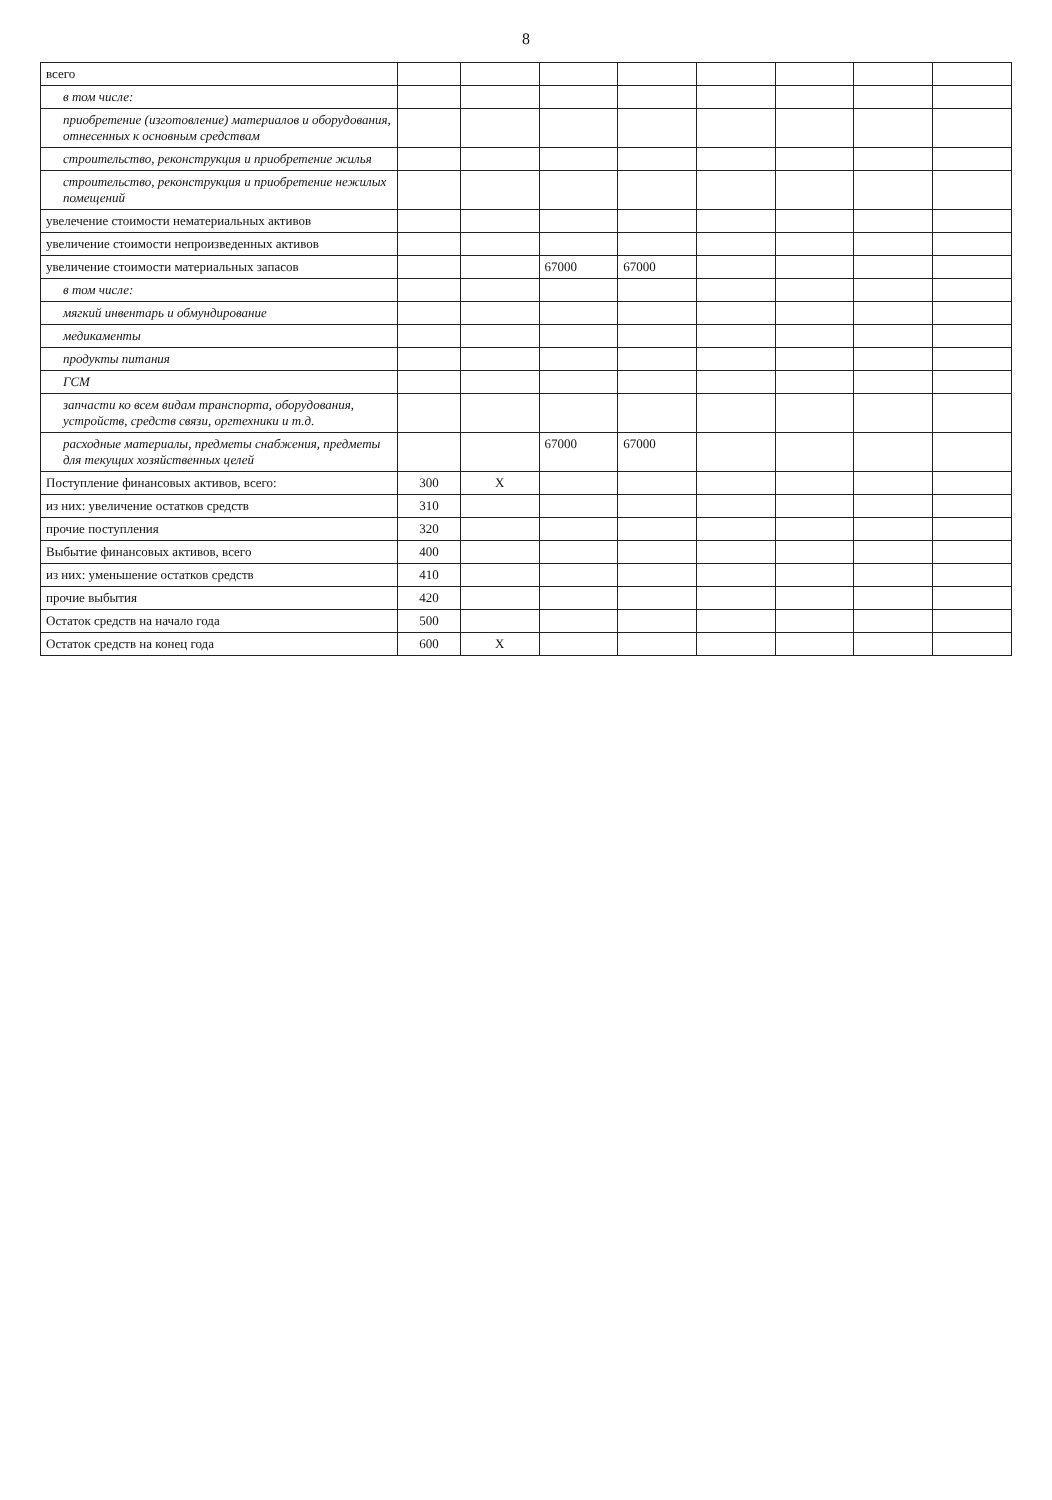8
| всего | | | | | | | | |
| в том числе: | | | | | | | | |
| приобретение (изготовление) материалов и оборудования, отнесенных к основным средствам | | | | | | | | |
| строительство, реконструкция и приобретение жилья | | | | | | | | |
| строительство, реконструкция и приобретение нежилых помещений | | | | | | | | |
| увелечение стоимости нематериальных активов | | | | | | | | |
| увеличение стоимости непроизведенных активов | | | | | | | | |
| увеличение стоимости материальных запасов | | | 67000 | 67000 | | | | |
| в том числе: | | | | | | | | |
| мягкий инвентарь и обмундирование | | | | | | | | |
| медикаменты | | | | | | | | |
| продукты питания | | | | | | | | |
| ГСМ | | | | | | | | |
| запчасти ко всем видам транспорта, оборудования, устройств, средств связи, оргтехники и т.д. | | | | | | | | |
| расходные материалы, предметы снабжения, предметы для текущих хозяйственных целей | | | 67000 | 67000 | | | | |
| Поступление финансовых активов, всего: | 300 | X | | | | | | |
| из них: увеличение остатков средств | 310 | | | | | | | |
| прочие поступления | 320 | | | | | | | |
| Выбытие финансовых активов, всего | 400 | | | | | | | |
| из них: уменьшение остатков средств | 410 | | | | | | | |
| прочие выбытия | 420 | | | | | | | |
| Остаток средств на начало года | 500 | | | | | | | |
| Остаток средств на конец года | 600 | X | | | | | | |